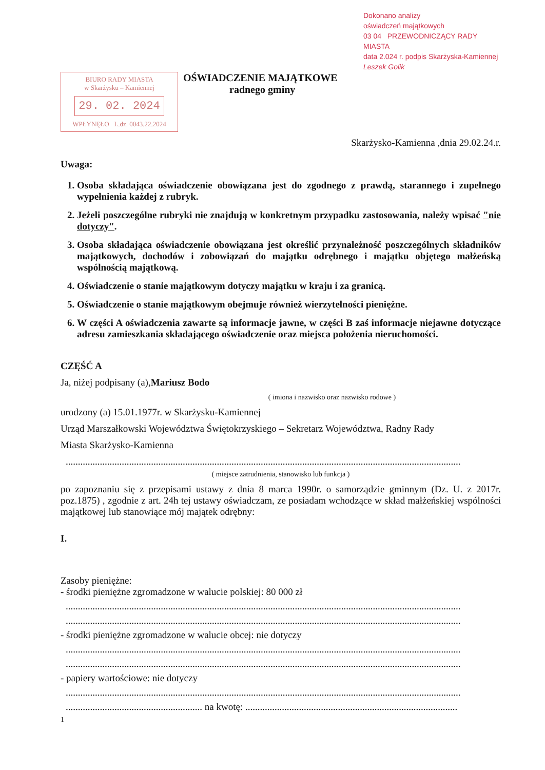Dokonano analizy
oświadczeń majątkowych
03 04 PRZEWODNICZĄCY RADY MIASTA
data 2.024 r. podpis Skarżyska-Kamiennej
Leszek Golik
BIURO RADY MIASTA
w Skarżysku – Kamiennej
29. 02. 2024
WPŁYNĘŁO L.dz. 0043.22.2024
OŚWIADCZENIE MAJĄTKOWE
radnego gminy
Skarżysko-Kamienna ,dnia 29.02.24.r.
Uwaga:
1. Osoba składająca oświadczenie obowiązana jest do zgodnego z prawdą, starannego i zupełnego wypełnienia każdej z rubryk.
2. Jeżeli poszczególne rubryki nie znajdują w konkretnym przypadku zastosowania, należy wpisać "nie dotyczy".
3. Osoba składająca oświadczenie obowiązana jest określić przynależność poszczególnych składników majątkowych, dochodów i zobowiązań do majątku odrębnego i majątku objętego małżeńską wspólnością majątkową.
4. Oświadczenie o stanie majątkowym dotyczy majątku w kraju i za granicą.
5. Oświadczenie o stanie majątkowym obejmuje również wierzytelności pieniężne.
6. W części A oświadczenia zawarte są informacje jawne, w części B zaś informacje niejawne dotyczące adresu zamieszkania składającego oświadczenie oraz miejsca położenia nieruchomości.
CZĘŚĆ A
Ja, niżej podpisany (a),Mariusz Bodo
( imiona i nazwisko oraz nazwisko rodowe )
urodzony (a) 15.01.1977r. w Skarżysku-Kamiennej
Urząd Marszałkowski Województwa Świętokrzyskiego – Sekretarz Województwa, Radny Rady
Miasta Skarżysko-Kamienna
..................................................................................................................................................................
( miejsce zatrudnienia, stanowisko lub funkcja )
po zapoznaniu się z przepisami ustawy z dnia 8 marca 1990r. o samorządzie gminnym (Dz. U. z 2017r. poz.1875) , zgodnie z art. 24h tej ustawy oświadczam, ze posiadam wchodzące w skład małżeńskiej wspólności majątkowej lub stanowiące mój majątek odrębny:
I.
Zasoby pieniężne:
- środki pieniężne zgromadzone w walucie polskiej: 80 000 zł
..................................................................................................................................................................
..................................................................................................................................................................
- środki pieniężne zgromadzone w walucie obcej: nie dotyczy
..................................................................................................................................................................
..................................................................................................................................................................
- papiery wartościowe: nie dotyczy
..................................................................................................................................................................
........................................................ na kwotę: .......................................................................................
1